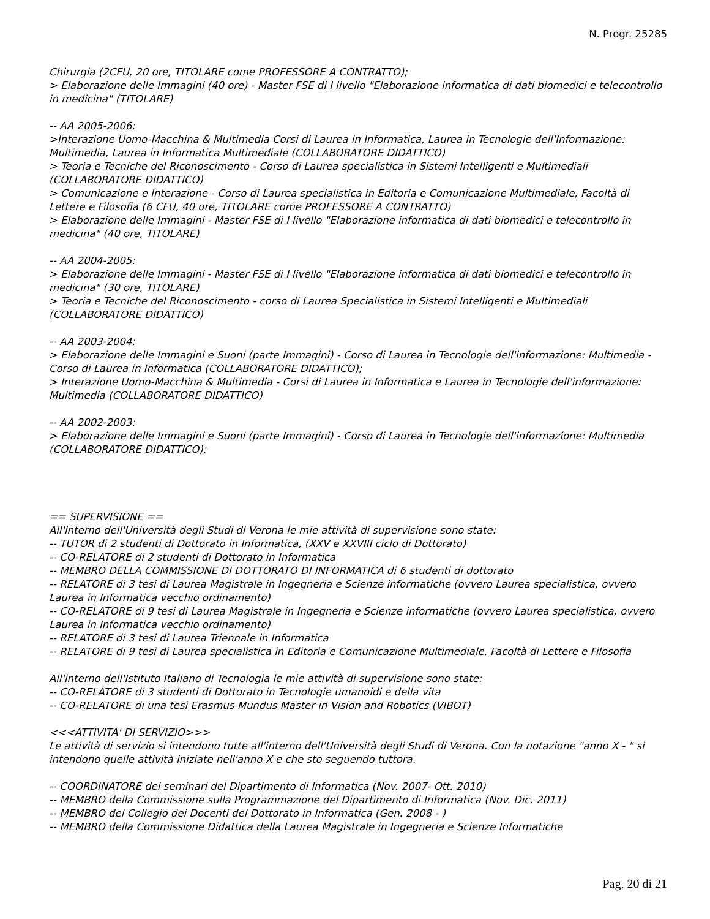N. Progr. 25285
Chirurgia (2CFU, 20 ore, TITOLARE come PROFESSORE A CONTRATTO);
> Elaborazione delle Immagini (40 ore) - Master FSE di I livello "Elaborazione informatica di dati biomedici e telecontrollo in medicina" (TITOLARE)
-- AA 2005-2006:
>Interazione Uomo-Macchina & Multimedia Corsi di Laurea in Informatica, Laurea in Tecnologie dell'Informazione: Multimedia, Laurea in Informatica Multimediale (COLLABORATORE DIDATTICO)
> Teoria e Tecniche del Riconoscimento - Corso di Laurea specialistica in Sistemi Intelligenti e Multimediali (COLLABORATORE DIDATTICO)
> Comunicazione e Interazione - Corso di Laurea specialistica in Editoria e Comunicazione Multimediale, Facoltà di Lettere e Filosofia (6 CFU, 40 ore, TITOLARE come PROFESSORE A CONTRATTO)
> Elaborazione delle Immagini - Master FSE di I livello "Elaborazione informatica di dati biomedici e telecontrollo in medicina" (40 ore, TITOLARE)
-- AA 2004-2005:
> Elaborazione delle Immagini - Master FSE di I livello "Elaborazione informatica di dati biomedici e telecontrollo in medicina" (30 ore, TITOLARE)
> Teoria e Tecniche del Riconoscimento - corso di Laurea Specialistica in Sistemi Intelligenti e Multimediali (COLLABORATORE DIDATTICO)
-- AA 2003-2004:
> Elaborazione delle Immagini e Suoni (parte Immagini) - Corso di Laurea in Tecnologie dell'informazione: Multimedia - Corso di Laurea in Informatica (COLLABORATORE DIDATTICO);
> Interazione Uomo-Macchina & Multimedia - Corsi di Laurea in Informatica e Laurea in Tecnologie dell'informazione: Multimedia (COLLABORATORE DIDATTICO)
-- AA 2002-2003:
> Elaborazione delle Immagini e Suoni (parte Immagini) - Corso di Laurea in Tecnologie dell'informazione: Multimedia (COLLABORATORE DIDATTICO);
== SUPERVISIONE ==
All'interno dell'Università degli Studi di Verona le mie attività di supervisione sono state:
-- TUTOR di 2 studenti di Dottorato in Informatica, (XXV e XXVIII ciclo di Dottorato)
-- CO-RELATORE di 2 studenti di Dottorato in Informatica
-- MEMBRO DELLA COMMISSIONE DI DOTTORATO DI INFORMATICA di 6 studenti di dottorato
-- RELATORE di 3 tesi di Laurea Magistrale in Ingegneria e Scienze informatiche (ovvero Laurea specialistica, ovvero Laurea in Informatica vecchio ordinamento)
-- CO-RELATORE di 9 tesi di Laurea Magistrale in Ingegneria e Scienze informatiche (ovvero Laurea specialistica, ovvero Laurea in Informatica vecchio ordinamento)
-- RELATORE di 3 tesi di Laurea Triennale in Informatica
-- RELATORE di 9 tesi di Laurea specialistica in Editoria e Comunicazione Multimediale, Facoltà di Lettere e Filosofia
All'interno dell'Istituto Italiano di Tecnologia le mie attività di supervisione sono state:
-- CO-RELATORE di 3 studenti di Dottorato in Tecnologie umanoidi e della vita
-- CO-RELATORE di una tesi Erasmus Mundus Master in Vision and Robotics (VIBOT)
<<<ATTIVITA' DI SERVIZIO>>>
Le attività di servizio si intendono tutte all'interno dell'Università degli Studi di Verona. Con la notazione "anno X - " si intendono quelle attività iniziate nell'anno X e che sto seguendo tuttora.
-- COORDINATORE dei seminari del Dipartimento di Informatica (Nov. 2007- Ott. 2010)
-- MEMBRO della Commissione sulla Programmazione del Dipartimento di Informatica (Nov. Dic. 2011)
-- MEMBRO del Collegio dei Docenti del Dottorato in Informatica (Gen. 2008 - )
-- MEMBRO della Commissione Didattica della Laurea Magistrale in Ingegneria e Scienze Informatiche
Pag. 20 di 21